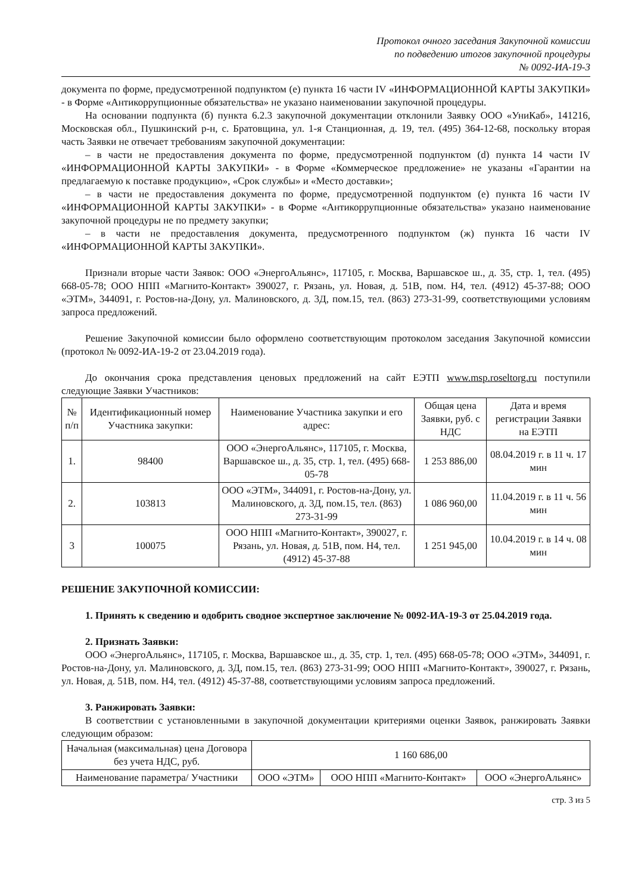Протокол очного заседания Закупочной комиссии
по подведению итогов закупочной процедуры
№ 0092-ИА-19-3
документа по форме, предусмотренной подпунктом (е) пункта 16 части IV «ИНФОРМАЦИОННОЙ КАРТЫ ЗАКУПКИ» - в Форме «Антикоррупционные обязательства» не указано наименовании закупочной процедуры.
На основании подпункта (б) пункта 6.2.3 закупочной документации отклонили Заявку ООО «УниКаб», 141216, Московская обл., Пушкинский р-н, с. Братовщина, ул. 1-я Станционная, д. 19, тел. (495) 364-12-68, поскольку вторая часть Заявки не отвечает требованиям закупочной документации:
– в части не предоставления документа по форме, предусмотренной подпунктом (d) пункта 14 части IV «ИНФОРМАЦИОННОЙ КАРТЫ ЗАКУПКИ» - в Форме «Коммерческое предложение» не указаны «Гарантии на предлагаемую к поставке продукцию», «Срок службы» и «Место доставки»;
– в части не предоставления документа по форме, предусмотренной подпунктом (е) пункта 16 части IV «ИНФОРМАЦИОННОЙ КАРТЫ ЗАКУПКИ» - в Форме «Антикоррупционные обязательства» указано наименование закупочной процедуры не по предмету закупки;
– в части не предоставления документа, предусмотренного подпунктом (ж) пункта 16 части IV «ИНФОРМАЦИОННОЙ КАРТЫ ЗАКУПКИ».
Признали вторые части Заявок: ООО «ЭнергоАльянс», 117105, г. Москва, Варшавское ш., д. 35, стр. 1, тел. (495) 668-05-78; ООО НПП «Магнито-Контакт» 390027, г. Рязань, ул. Новая, д. 51В, пом. Н4, тел. (4912) 45-37-88; ООО «ЭТМ», 344091, г. Ростов-на-Дону, ул. Малиновского, д. 3Д, пом.15, тел. (863) 273-31-99, соответствующими условиям запроса предложений.
Решение Закупочной комиссии было оформлено соответствующим протоколом заседания Закупочной комиссии (протокол № 0092-ИА-19-2 от 23.04.2019 года).
До окончания срока представления ценовых предложений на сайт ЕЭТП www.msp.roseltorg.ru поступили следующие Заявки Участников:
| № п/п | Идентификационный номер Участника закупки: | Наименование Участника закупки и его адрес: | Общая цена Заявки, руб. с НДС | Дата и время регистрации Заявки на ЕЭТП |
| --- | --- | --- | --- | --- |
| 1. | 98400 | ООО «ЭнергоАльянс», 117105, г. Москва, Варшавское ш., д. 35, стр. 1, тел. (495) 668-05-78 | 1 253 886,00 | 08.04.2019 г. в 11 ч. 17 мин |
| 2. | 103813 | ООО «ЭТМ», 344091, г. Ростов-на-Дону, ул. Малиновского, д. 3Д, пом.15, тел. (863) 273-31-99 | 1 086 960,00 | 11.04.2019 г. в 11 ч. 56 мин |
| 3 | 100075 | ООО НПП «Магнито-Контакт», 390027, г. Рязань, ул. Новая, д. 51В, пом. Н4, тел. (4912) 45-37-88 | 1 251 945,00 | 10.04.2019 г. в 14 ч. 08 мин |
РЕШЕНИЕ ЗАКУПОЧНОЙ КОМИССИИ:
1. Принять к сведению и одобрить сводное экспертное заключение № 0092-ИА-19-3 от 25.04.2019 года.
2. Признать Заявки:
ООО «ЭнергоАльянс», 117105, г. Москва, Варшавское ш., д. 35, стр. 1, тел. (495) 668-05-78; ООО «ЭТМ», 344091, г. Ростов-на-Дону, ул. Малиновского, д. 3Д, пом.15, тел. (863) 273-31-99; ООО НПП «Магнито-Контакт», 390027, г. Рязань, ул. Новая, д. 51В, пом. Н4, тел. (4912) 45-37-88, соответствующими условиям запроса предложений.
3. Ранжировать Заявки:
В соответствии с установленными в закупочной документации критериями оценки Заявок, ранжировать Заявки следующим образом:
| Начальная (максимальная) цена Договора без учета НДС, руб. | 1 160 686,00 | | |
| Наименование параметра/ Участники | ООО «ЭТМ» | ООО НПП «Магнито-Контакт» | ООО «ЭнергоАльянс» |
стр. 3 из 5